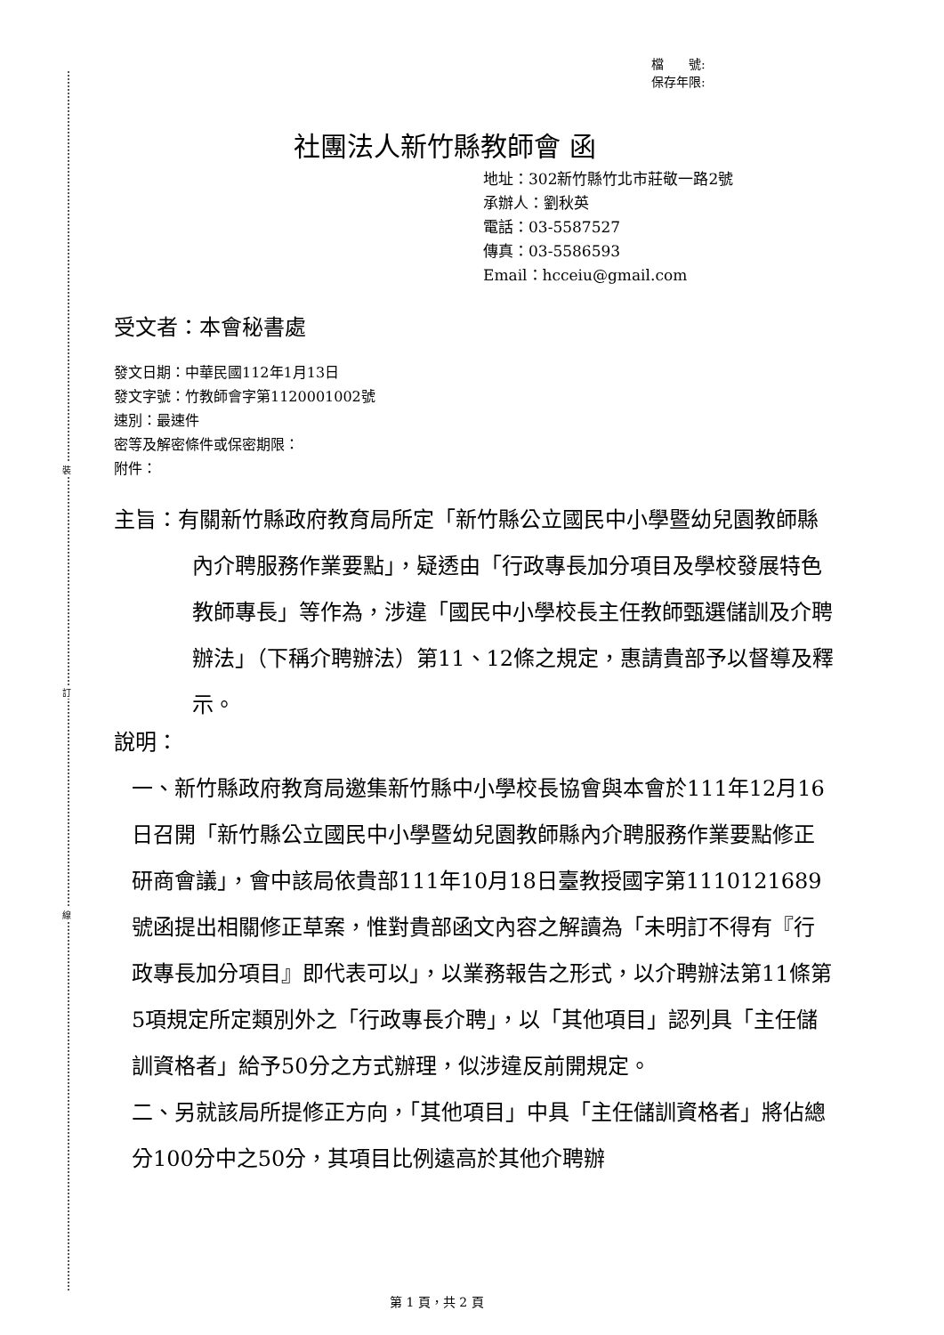裝
訂
線
檔　　號:
保存年限:
社團法人新竹縣教師會 函
地址：302新竹縣竹北市莊敬一路2號
承辦人：劉秋英
電話：03-5587527
傳真：03-5586593
Email：hcceiu@gmail.com
受文者：本會秘書處
發文日期：中華民國112年1月13日
發文字號：竹教師會字第1120001002號
速別：最速件
密等及解密條件或保密期限：
附件：
主旨：有關新竹縣政府教育局所定「新竹縣公立國民中小學暨幼兒園教師縣內介聘服務作業要點」，疑透由「行政專長加分項目及學校發展特色教師專長」等作為，涉違「國民中小學校長主任教師甄選儲訓及介聘辦法」（下稱介聘辦法）第11、12條之規定，惠請貴部予以督導及釋示。
說明：
一、新竹縣政府教育局邀集新竹縣中小學校長協會與本會於111年12月16日召開「新竹縣公立國民中小學暨幼兒園教師縣內介聘服務作業要點修正研商會議」，會中該局依貴部111年10月18日臺教授國字第1110121689號函提出相關修正草案，惟對貴部函文內容之解讀為「未明訂不得有『行政專長加分項目』即代表可以」，以業務報告之形式，以介聘辦法第11條第5項規定所定類別外之「行政專長介聘」，以「其他項目」認列具「主任儲訓資格者」給予50分之方式辦理，似涉違反前開規定。
二、另就該局所提修正方向，「其他項目」中具「主任儲訓資格者」將佔總分100分中之50分，其項目比例遠高於其他介聘辦
第 1 頁，共 2 頁